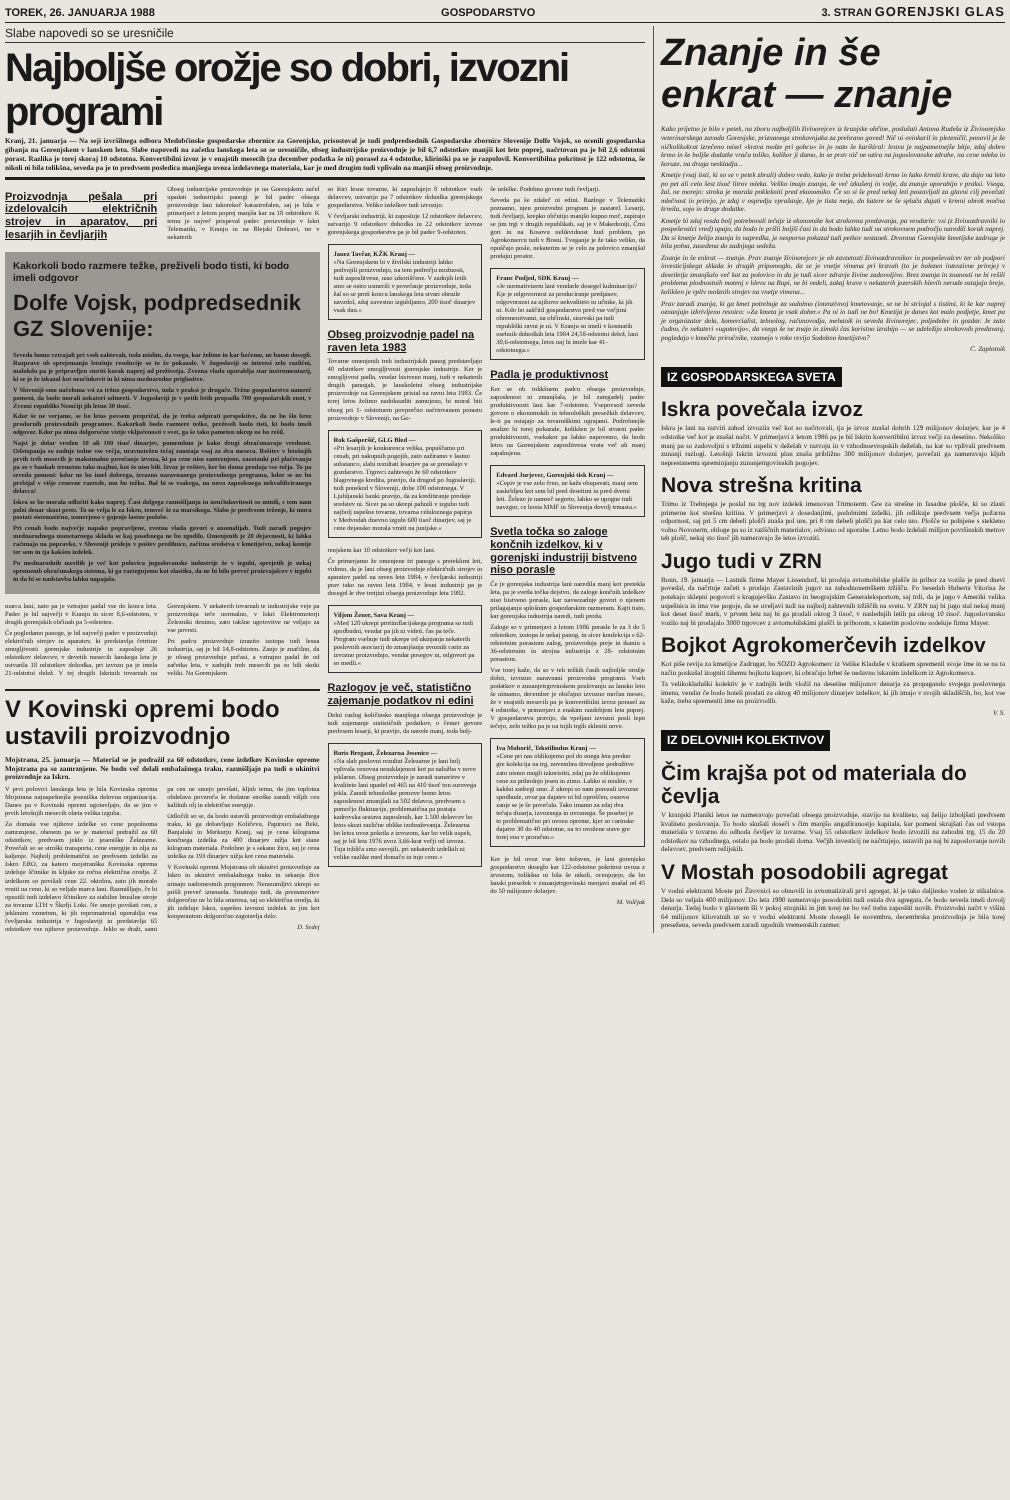TOREK, 26. JANUARJA 1988 GOSPODARSTVO 3. STRAN GORENJSKI GLAS
Slabe napovedi so se uresničile
Najboljše orožje so dobri, izvozni programi
Kranj, 21. januarja — Na seji izvršilnega odbora Medobčinske gospodarske zbornice za Gorenjsko, prisostoval je tudi podpredsednik Gospodarske zbornice Slovenije Dolfe Vojsk, so ocenili gospodarska gibanja na Gorenjskem v lanskem letu. Slabe napovedi na začetku lanskega leta so se uresničile, obseg industrijske proizvodnje je bil 6,7 odstotkov manjši kot leto poprej, načrtovan pa je bil 2,6 odstotni porast. Razlika je torej skoraj 10 odstotna. Konvertibilni izvoz je v enajstih mesecih (za december podatka še ni) porasel za 4 odstotke, klirinški pa se je razpolovil. Konvertibilna pokritost je 122 odstotna, še nikoli ni bila tolikšna, seveda pa je to predvsem posledica manjšega uvoza izdelavnega materiala, kar je med drugim tudi vplivalo na manjši obseg proizvodnje.
Proizvodnja pešala pri izdelovalcih električnih strojev in aparatov, pri lesarjih in čevljarjih
Obseg industrijske proizvodnje je na Gorenjskem začel upadati industrijski panogi je bil padec obsega proizvodnje lani takorekoč katastrofalen, saj je bila v primerjavi z letom poprej manjša kar za 18 odstotkov. K temu je največ prispeval padec proizvodnje v Iskri Telematiki, v Kranju in na Blejski Dobravi, ter v nekaterih
Kakorkoli bodo razmere težke, preživeli bodo tisti, ki bodo imeli odgovor
Dolfe Vojsk, podpredsednik GZ Slovenije:
Seveda bomo vztrajali pri vseh zahtevah, toda mislim, da vsega, kar želimo in kar hočemo, ne bomo dosegli. Razprave ob sprejemanju letošnje resolucije so to že pokazale. V Jugoslaviji so interesi zelo različni, malokdo pa je pripravljen storiti korak naprej od preživetja. Zvezna vlada uporablja star instrumentarij, ki se je že izkazal kot neučinkovit in ki nima mednarodne priglasitve.
V Sloveniji smo načeloma vsi za tržno gospodarstvo, toda v praksi je drugače. Tržno gospodarstvo namreč pomeni, da bodo morali nekateri odmreti. V Jugoslaviji je v petih letih propadlo 700 gospodarskih enot, v Zvezni republiki Nemčiji jih letno 30 tisoč.
Kdor še ne verjame, se bo letos povsem prepričal, da je treba odpirati perspektive, da ne bo šlo brez prodornih proizvodnih programov. Kakorkoli bodo razmere težke, preživeli bodo tisti, ki bodo imeli odgovor. Kdor pa nima dolgoročne vizije vključenosti v svet, ga še tako pameten ukrep ne bo rešil.
Najsi je dolar vreden 10 ali 100 tisoč dinarjev, pomembno je kako drugi obračunavajo vrednost. Odstopanja so zadnje tedne vse večja, uravnotežen tečaj zaostaja vsaj za dva meseca. Rešitev v letošnjih prvih treh mesecih je maksimalno povečanje izvoza, ki pa cene niso zamrznjene, zaostanki pri plačevanju pa so v bankah trenutno tako majhni, kot še niso bili. Izvoz je rešitev, ker bo doma prodaja vse težja. To pa seveda pomeni: kdor ne bo imel dobrega, izvozno naravnanega proizvodnega programa, kdor se ne bo prebijal v višje cenovne razrede, mu bo težko. Bal bi se vsakega, na novo zaposlenega nekvalificiranega delavca!
Iskra se bo morala odločiti kako naprej. Časi dolgega razmišljanja in neučinkovitosti so minili, s tem nam polzi denar skozi prste. To ne velja le za Iskro, temveč še za marsikoga. Slabo je predvsem trženje, ki mora postati sistematično, usmerjeno v gojenje lastne podobe.
Pri cenah bodo največje napake popravljene, zvezna vlada govori o anomalijah. Tudi zaradi pogojev mednarodnega monetarnega sklada se kaj posebnega ne bo zgodilo. Omenjenih je 20 dejavnosti, ki lahko računajo na popravke, v Sloveniji pridejo v poštev predilnice, začitna sredstva v kmetijstvu, nekaj kemije ter sem in tja kakšen izdelek.
Po mednarodnih merilih je več kot polovica jugoslovanske industrije že v izgubi, sprejetih je nekaj sprememb obračunskega sistema, ki ga raztegujemo kot elastiko, da ne bi bilo preveč proizvajalcev v izgubi in da bi se nadstavba lahko napajala.
marca lani, nato pa je vztrajno padal vse do konca leta. Padec je bil največji v Kranju in sicer 8,6-odstoten, v drugih gorenjskih občinah pa 5-odstoten.
Če pogledamo panoge, je bil največji padec v proizvodnji električnih strojev in aparatov, ki predstavlja četrtino zmogljivosti gorenjske industrije in zaposluje 26 odstotkov delavcev, v devetih mesecih lanskega leta je ustvarila 18 odstotkov dohodka, pri izvozu pa je imela 21-odstotni delež. V tej drugih Iskrinih tovarnah na Gorenjskem. V nekaterih tovarnah te industrijske veje pa proizvodnja teče normalno, v Iskri Elektromotorji Železniki denimo, zato takšne ugotovitve ne veljajo za vse povrsti.
Pri padcu proizvodnje izrazito izstopa tudi lesna industrija, saj je bil 14,8-odstoten. Zanjo je značilno, da je obseg proizvodnje počasi, a vztrajno padal že od začetka leta, v zadnjih treh mesecih pa so bili skoki veliki. Na Gorenjskem
V Kovinski opremi bodo ustavili proizvodnjo
Mojstrana, 25. januarja — Material se je podražil za 60 odstotkov, cene izdelkov Kovinske opreme Mojstrana pa so zamrznjene. Ne bodo več delali embalažnega traku, razmišljajo pa tudi o ukinitvi proizvodnje za Iskro.
V prvi polovici lanskega leta je bila Kovinska oprema Mojstrana najuspešnejša jeseniška delovna organizacija. Danes pa v Kovinski opremi ugotavljajo, da se jim v prvih letošnjih mesecih obeta velika izguba.
Za domala vse njihove izdelke so cene popolnoma zamrznjene, obenem pa se je material podražil za 60 odstotkov, predvsem jeklo iz jeseniške Železarne. Povečali so se stroški transporta, cene energije in olja za kaljenje. Najbolj problematični so predvsem izdelki za Iskro ERO, za katero mojstranška Kovinska oprema izdeluje ščitnike in kljuke za ročna električna orodja. Z izdelkom so povišali cene 22. oktobra, zato jih moralo vrniti na ceno, ki so veljale marca lani. Razmišljajo, če bi opustili tudi izdelavo ščitnikov za stabilne brusilne stroje za tovarne LTH v Škofji Loki. Ne smejo povišati cen, z jeklenim vzmetom, ki jih reprom­aterial uporablja vsa čevljarska industrija v Jugoslaviji in predstavlja 65 odstotkov vse njihove proizvodnje. Jeklo se draži, sami pa cen ne smejo povišati, kljub temu, da jim toplotna obdelava povzroča še dodatne stroške zaradi višjih cen kalilnih olj in električne energije.
Odločili so se, da bodo ustavili proizvodnjo embalažnega traku, ki ga dobavljajo Količevu, Papirnici na Reki, Banjaluki in Merkurju Kranj, saj je cena kilograma končnega izdelka za 400 dinarjev nižja kot stane kilogram materiala. Podobno je s sekano žico, saj je cena izdelka za 193 dinarjev nižja kot cena materiala.
V Kovinski opremi Mojstrana ob ukinitvi proizvodnje za Iskro in ukinitvi embalažnega traku in sekanja žice nimajo nadomestnih programov. Nerazumljivi ukrepi so prišli preveč iznenada. Smatrajo tudi, da preusmeritev dolgoročno ne bi bila smotrna, saj so električna orodja, ki jih izdeluje Iskra, uspešen izvozni izdelek in jim kot kooperantom dolgoročno zagotavlja delo.
D. Sedej
so štiri lesne tovarne, ki zaposlujejo 8 odstotkov vseh delavcev, ustvarijo pa 7 odstotkov dohodka gorenjskega gospodarstva. Veliko izdelkov tudi izvozijo.
V čevljarski industriji, ki zaposluje 12 odstotkov delavcev, ustvarijo 9 odstotkov dohodka in 22 odstotkov izvoza gorenjskega gospodarstva pa je bil padec 9-odstoten.
Janez Tavčar, KŽK Kranj —
»Na Gorenjskem bi v živilski industriji lahko podvojili proizvodnjo, na tem področju možnosti, tudi zaposlitvene, niso izkoriščene. V zadnjih letih smo se ostro usmerili v povečanje proizvodnje, toda žal so se proti koncu lanskega leta stvari obrnile navzdol, zdaj zavestno izgubljamo, 200 tisoč dinarjev vsak dan.«
Obseg proizvodnje padel na raven leta 1983
Tovarne omenjenih treh industrijskih panog predstavljajo 40 odstotkov zmogljivosti gorenjske industrije. Ker je zmogljivost padla, vendar bistveno manj, tudi v nekaterih drugih panogah, je lanskoletni obseg industrijske proizvodnje na Gorenjskem pristal na ravni leta 1983. Če torej letos želimo nadoknaditi zamujeno, bi moral biti obseg pri 1- odstotnem povprečno načrtovanem porastu proizvodnje v Sloveniji, na Go-
Rok Gašperšič, GLG Bled —
»Pri lesarjih je konkurenca velika, popuščamo pri cenah, pri nakupnih pogojih, zato zažiramo v lastno substanco, slabi rezultati lesarjev pa se prenašajo v gozdarstvo. Trgovci zahtevajo že 60 odstotkov blagovnega kredita, pravijo, da drugod po Jugoslaviji, tudi ponekod v Sloveniji, dobe 100 odstotnega. V Ljubljanski banki pravijo, da za kreditiranje prodaje sredstev ni. Sicer pa so ukrepi pahnili v izgubo tudi najbolj uspešne tovarne, tovarna celuloznega papirja v Medvodah dnevno izgubi 600 tisoč dinarjev, saj je cene dejansko morala vrniti na junijske.«
renjskem kar 10 odstotkov večji kot lani.
Če primerjamo že omenjene tri panoge s preteklimi leti, vidimo, da je lani obseg proizvodnje električnih strojev in aparatov padel na raven leta 1984, v čevljarski industriji prav tako na raven leta 1984, v lesni industriji pa je dosegel le dve tretjini obsega proizvodnje leta 1982.
Viljem Žener, Sava Kranj —
»Med 120 ukrepi protiinflacijskega programa so tudi spodbudni, vendar pa jih ni videti, čas pa teče. Program vsebuje tudi ukrepe od ukinjanja nekaterih poslovnih asociacij do zmanjšanja uvoznih carin za izvozno proizvodnjo, vendar posegov ni, odgovori pa so medli.«
Razlogov je več, statistično zajemanje podatkov ni edini
Delni razlog količinsko manjšega obsega proizvodnje je tudi zajemanje statističnih podatkov, o čemer govore predvsem lesarji, ki pravijo, da narede manj, toda bolj-
Boris Bregant, Železarna Jesenice —
»Na slab poslovni rezultat Železarne je lani bolj vplivala cenovna neusklajenost kot pa naložba v novo jeklarno. Obseg proizvodnje je zaradi usmeritve v kvaliteto lani upadel od 465 na 410 tisoč ton surovega jekla. Zaradi tehnološke prenove bomo letos zaposlenost zmanjšali za 502 delavca, predvsem s pomočjo fluktuacije, problematična pa postaja kadrovska sestava zaposlenih, kar 1.500 delavcev bo letos skozi različne oblike izobraževanja. Železarna bo letos uvoz pokrila z izvozom, kar bo velik uspeh, saj je bil leta 1976 uvoz 3,66-krat večji od izvoza. Tuja tržišča smo osvojili, pri nekaterih izdelkih ni velike razlike med domačo in tujo ceno.«
še izdelke. Podobno govore tudi čevljarji.
Seveda pa še zdaleč ni edini. Razloge v Telematiki poznamo, njen proizvodni program je zastarel. Lesarji, tudi čevljarji, krepko občutijo manjšo kupno moč, zapirajo se jim trgi v drugih republikah, saj je v Makedoniji, Črni gori in na Kosovu nelikvidnost hud problem, po Agrokomercu tudi v Bosni. Tveganje je že tako veliko, da opuščajo posle, nekaterim se je celo za polovico zmanjšal prodajni prostor.
Franc Podjed, SDK Kranj —
»Je normativizem lani vendarle dosegel kulminacijo? Kje je odgovornost za produciranje predpisov, odgovornost za njihovo nekvaliteto in učinke, ki jih ni. Kdo bo zaščitil gospodarstvo pred vse večjimi obremenitvami, na občinski, sisovski pa tudi republiški ravni je ni. V Kranju so imeli v kosmatih osebnih dohodkih leta 1984 24,58-odstotni delež, lani 30,6-odstotnega, letos naj bi imele kar 41-odstotnega.«
Padla je produktivnost
Ker se ob tolikšnem padcu obsega proizvodnje, zaposlenost ni zmanjšala, je bil zatega­delj padec produktivnosti lani kar 7-odstoten. Vsepovsod seveda govore o ekonomskih in tehnoloških presežkih delavcev, le-ti pa ostajajo za tovarniškimi ograjami. Podrobnejše analize bi torej pokazale, kolikšen je bil stvarni padec produktivnosti, vsekakor pa lahko napovemo, da bodo letos na Gorenjskem zaposlitvena vrata več ali manj zapahnjena.
Edvard Jurjevec, Gorenjski tisk Kranj —
»Cepiv je vse zelo črno, ne kaže obupavati, manj sem zaskrbljen kot sem bil pred desetimi in pred dvemi leti. Železo je namreč segreto, lahko se upogne tudi navzgor, ce bosta MMF in Slovenija dovolj trmasta.«
Svetla točka so zaloge končnih izdelkov, ki v gorenjski industriji bistveno niso porasle
Če je gorenjska industrija lani naredila manj kot pretekla leta, pa je svetla točka dejstvo, da zaloge končnih izdelkov niso bistveno porasle, kar navsezadnje govori o njenem prilagajanju splošnim gospodarskim razmeram. Kajti tisto, kar gorenjska industrija naredi, tudi proda.
Zaloge so v primerjavi z letom 1986 porasle le za 3 do 5 odstotkov, izstopa le nekaj panog, in sicer konfekcija s 62-odstotnim porastom zalog, proizvodnja preje in tkanin s 36-odstotnim in strojna industrija z 28- odstotnim porastom.
Vse torej kaže, da so v teh težkih časih najboljše orožje dobri, izvozno naravnani proizvodni programi. Vseh podatkov o zunanjetrgovinskem poslovanju za lansko leto še nimamo, december je običajno izvozno močan mesec, že v enajstih mesecih pa je konvertibilni izvoz porasel za 4 odstotke, v primerjavi z enakim razdobjem leta poprej. V gospodarstvu pravijo, da vpeljani izvozni posli lepo tečejo, zelo težko pa je na tujih trgih skleniti nove.
Iva Mohorič, Tekstilindus Kranj —
»Cene pri nas oblikujemo pol do enega leta predno gre kolekcija na trg, novembra dovoljene podražitve zato nismo mogli izkoristiti, zdaj pa že oblikujemo cene za prihodnjo jesen in zimo. Lahko si mislite, v kakšni zadregi smo. Z ukrepi so nam porezali izvozne spodbude, uvoz pa dajatev ni bil oproščen, osnova zanje se je še povečala. Tako imamo za zdaj dva tečaja dinarja, izvoznega in uvoznega. Še posebej je to problematično pri uvozu opreme, kjer so carinske dajatve 30 do 40 odstotne, na tri uvožene stave gre torej ena v proračun.«
Ker je bil uvoz vse leto težaven, je lani gorenjsko gospodarstvo doseglo kar 122-odstotno pokritost uvoza z izvozom, tolikšna ni bila še nikoli, ocenjujejo, da bo lanski presežek v zunanjetrgovinski menjavi znašal od 45 do 50 milijonov dolarjev.
M. Volčjak
Znanje in še enkrat — znanje
Kako prijetno je bilo v petek, na zboru najboljših živinorejcev iz kranjske občine, poslušati Antona Rudeša iz Živinorejsko veterinarskega zavoda Gorenjske, priznanega strokovnjaka za prehrano goved! Nič ni ovinkaril in pleteničil, ponovil je že ničkolikokrat izrečeno misel »krava molze pri gobcu« in jo nato še karikiral: krava je najpametnejše bitje, zdaj dobro krmo in še boljše dodatke vrača toliko, kolikor ji damo, in se prav nič ne ozira na jugoslovanske zdrahe, na cene mleka in koruze, na druga neskladja...
Kmetje (vsaj tisti, ki so se v petek zbrali) dobro vedo, kako je treba pridelovati krmo in kako krmiti krave, da dajo na leto po pet ali celo šest tisoč litrov mleka. Veliko imajo znanja, še več izkušenj in volje, da znanje uporabijo v praksi. Vsega, žal, ne morejo: stroka je morala poklekniti pred ekonomiko. Če so si še pred nekaj leti postavljali za glavni cilj povečati mlečnost in prirejo, je zdaj v ospredju vprašanje, kje je tista meja, do katere se še splača dajati v krmni obrok močna krmila, sojo in druge dodatke.
Kmetje bi zdaj resda bolj potrebovali tečaje iz ekonomike kot strokovna predavanja, pa vendarle: vsi (z živinozdravniki in pospeševalci vred) upajo, da bodo le prišli boljši časi in da bodo lahko tudi na strokovnem področju naredili korak naprej. Da si kmetje želijo znanja in napredka, je nesporno pokazal tudi petkov sestanek. Dvorana Gorenjske kmetijske zadruge je bila polna, zasedena do zadnjega sedeža.
Znanje in še enkrat — znanje. Prav znanje živinorejcev je ob zavzetosti živinozdravnikov in pospeševalcev ter ob podpori investicijskega sklada in drugih pripomoglo, da se je vnetje vimena pri kravah (to je bolezen intenzivne prireje) v desetletju zmanjšalo več kot za polovico in da je tudi sicer zdravje živine zadovoljivo. Brez znanja in znanosti ne bi rešili problema plodnostnih motenj v hlevu na Rupi, ne bi vedeli, zakaj krave v nekaterih jezerskih hlevih nerade ostajajo breje, kolikšen je vpliv molznih strojev na vnetje vimena...
Prav zaradi znanja, ki ga kmet potrebuje za sodobno (intenzivno) kmetovanje, se ne bi strinjal s tistimi, ki še kar naprej oznanjajo izkrivljeno resnico: »Za kmeta je vsak dober.« Pa ni in tudi ne bo! Kmetija je danes kot malo podjetje, kmet pa je organizator dela, komercialist, tehnolog, računovodja, mehanik in seveda živinorejec, poljedelec in gozdar. Je zato čudno, če nekateri »ugotovijo«, da vsega še ne znajo in zimski čas koristno izrabijo — se udeležijo strokovnih predavanj, pogledajo v kmečke priročnike, vzamejo v roke revijo Sodobno kmetijstvo?
C. Zaplotnik
IZ GOSPODARSKEGA SVETA
Iskra povečala izvoz
Iskra je lani na razviti zahod izvozila več kot so načrtovali, tja je izvoz znašal dobrih 129 milijonov dolarjev, kar je 4 odstotke več kot je znašal načrt. V primerjavi z letom 1986 pa je bil Iskrin konvertibilni izvoz večji za desetino. Nekoliko manj pa so zadovoljni s tržnimi uspehi v deželah v razvoju in v vzhodnoevropskih deželah, na kar so vplivali predvsem zunanji razlogi. Letošnji Iskrin izvozni plan znaša približno 300 milijonov dolarjev, povečati ga nameravajo kljub neprestanemu spreminjanju zunanjetrgovinskih pogojev.
Nova strešna kritina
Trimo iz Trebnjega je poslal na trg nov izdelek imenovan Trimoterm. Gre za strešne in fasadne plošče, ki so zlasti primerne kot strešna kritina. V primerjavi z dosedanjimi, podobnimi izdelki, jih odlikuje predvsem večja požarna odpornost, saj pri 5 cm debeli plošči znaša pol ure, pri 8 cm debeli plošči pa kar celo uro. Plošče so polnjene s stekleno volno Novoterm, obloge pa so iz različnih materialov, odvisno od uporabe. Letno bodo izdelali milijon površinskih metrov teh plošč, nekaj sto tisoč jih nameravajo že letos izvoziti.
Jugo tudi v ZRN
Bonn, 19. januarja — Lastnik firme Mayer Lissendorf, ki prodaja avtomobilske plašče in pribor za vozila je pred dnevi povedal, da načrtuje začeti s prodajo Zastavinih jugov na zahodnonemškem tržišču. Po besedah Huberta Vitorisa že potekajo sklepni pogovori s kragujevško Zastavo in beograjskim Generaleksportom, saj trdi, da je jugo v Ameriki velika uspešnica in ima vse pogoje, da se uveljavi tudi na najbolj zahtevnih tržiščih na svetu. V ZRN naj bi jugo stal nekaj manj kot deset tisoč mark, v prvem letu naj bi ga prodali okrog 3 tisoč, v naslednjih letih pa okrog 10 tisoč. Jugoslovansko vozilo naj bi prodajalo 3000 trgovcev z avtomobilskimi plašči in priborom, s katerim poslovno sodeluje firma Mayer.
Bojkot Agrokomerčevih izdelkov
Kot piše revija za kmetijce Zadrugar, bo SOZD Agrokomerc iz Velike Kladuše v kratkem spremenil svoje ime in se na ta način poskušal izogniti tihemu bojkotu kupcev, ki obračajo hrbet še nedavno iskanim izdelkom iz Agrokomerca.
Ta velikokladuški kolektiv je v zadnjih letih vložil na desetine milijonov denarja za propagando svojega poslovnega imena, vendar če bodo hoteli prodati za okrog 40 milijonov dinarjev izdelkov, ki jih imajo v svojih skladiščih, bo, kot vse kaže, treba spremeniti ime na proizvodih.
V. S.
IZ DELOVNIH KOLEKTIVOV
Čim krajša pot od materiala do čevlja
V kranjski Planiki letos ne nameravajo povečati obsega proizvodnje, stavijo na kvaliteto, saj želijo izboljšati predvsem kvaliteto poslovanja. To bodo skušali doseči s čim manjšo angažiranostjo kapitala, kar pomeni skrajšati čas od vstopa materiala v tovarno do odhoda čevljev iz tovarne. Vsaj 55 odstotkov izdelkov bodo izvozili na zahodni trg, 15 do 20 odstotkov na vzhodnega, ostalo pa bodo prodali doma. Večjih investicij ne načrtujejo, ustavili pa naj bi zaposlovanje novih delavcev, predvsem režijskih.
V Mostah posodobili agregat
V vodni elektrarni Moste pri Žirovnici so obnovili in avtomatizirali prvi agregat, ki je tako daljinsko voden iz stikalnice. Dela so veljala 400 milijonov. Do leta 1990 nameravajo posodobiti tudi ostala dva agregata, če bodo seveda imeli dovolj denarja. Tedaj bodo v glavnem šli v pokoj strojniki in jim torej ne bo več treba zaposliti novih. Proizvodni načrt v višini 64 milijonov kilovatnih ur so v vodni elektrarni Moste dosegli še novembra, decembrska proizvodnja je bila torej presežena, seveda predvsem zaradi ugodnih vremenskih razmer.